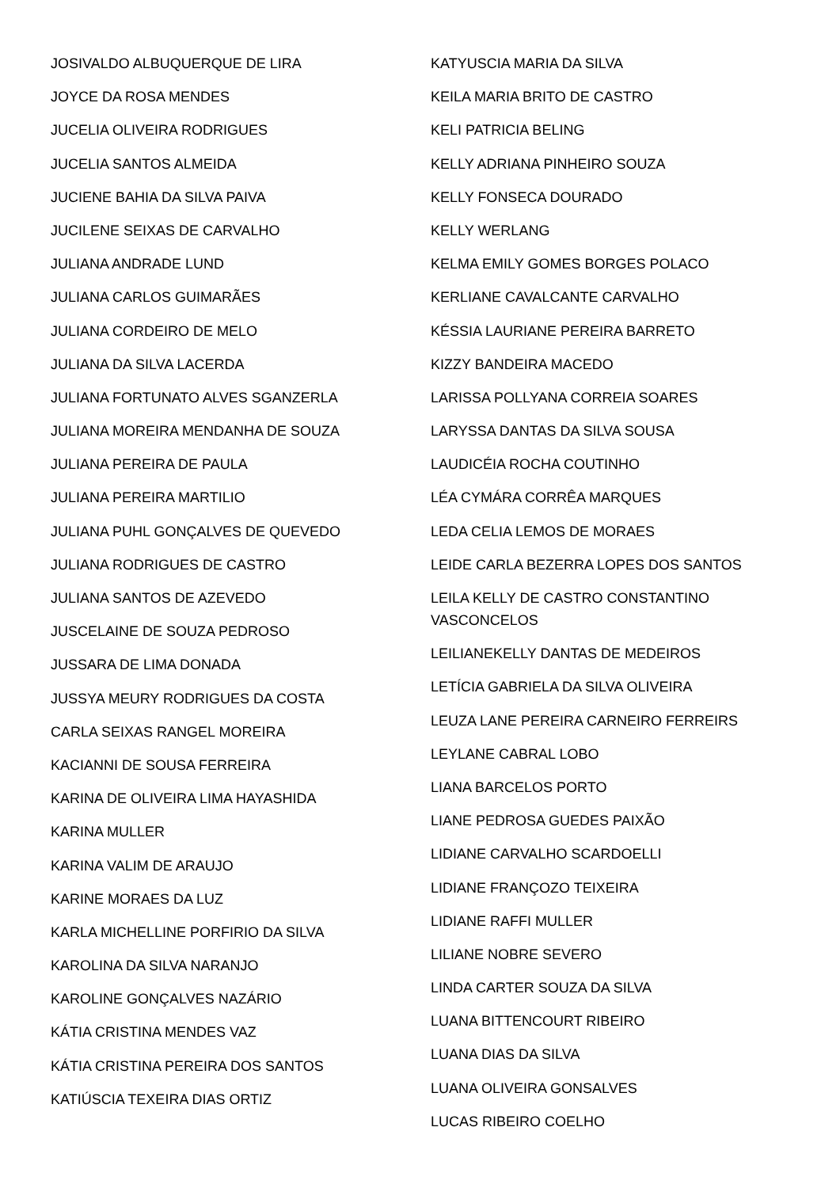JOSIVALDO ALBUQUERQUE DE LIRA
JOYCE DA ROSA MENDES
JUCELIA OLIVEIRA RODRIGUES
JUCELIA SANTOS ALMEIDA
JUCIENE BAHIA DA SILVA PAIVA
JUCILENE SEIXAS DE CARVALHO
JULIANA ANDRADE LUND
JULIANA CARLOS GUIMARÃES
JULIANA CORDEIRO DE MELO
JULIANA DA SILVA LACERDA
JULIANA FORTUNATO ALVES SGANZERLA
JULIANA MOREIRA MENDANHA DE SOUZA
JULIANA PEREIRA DE PAULA
JULIANA PEREIRA MARTILIO
JULIANA PUHL GONÇALVES DE QUEVEDO
JULIANA RODRIGUES DE CASTRO
JULIANA SANTOS DE AZEVEDO
JUSCELAINE DE SOUZA PEDROSO
JUSSARA DE LIMA DONADA
JUSSYA MEURY RODRIGUES DA COSTA
CARLA SEIXAS RANGEL MOREIRA
KACIANNI DE SOUSA FERREIRA
KARINA DE OLIVEIRA LIMA HAYASHIDA
KARINA MULLER
KARINA VALIM DE ARAUJO
KARINE MORAES DA LUZ
KARLA MICHELLINE PORFIRIO DA SILVA
KAROLINA DA SILVA NARANJO
KAROLINE GONÇALVES NAZÁRIO
KÁTIA CRISTINA MENDES VAZ
KÁTIA CRISTINA PEREIRA DOS SANTOS
KATIÚSCIA TEXEIRA DIAS ORTIZ
KATYUSCIA MARIA DA SILVA
KEILA MARIA BRITO DE CASTRO
KELI PATRICIA BELING
KELLY ADRIANA PINHEIRO SOUZA
KELLY FONSECA DOURADO
KELLY WERLANG
KELMA EMILY GOMES BORGES POLACO
KERLIANE CAVALCANTE CARVALHO
KÉSSIA LAURIANE PEREIRA BARRETO
KIZZY BANDEIRA MACEDO
LARISSA POLLYANA CORREIA SOARES
LARYSSA DANTAS DA SILVA SOUSA
LAUDICÉIA ROCHA COUTINHO
LÉA CYMÁRA CORRÊA MARQUES
LEDA CELIA LEMOS DE MORAES
LEIDE CARLA BEZERRA LOPES DOS SANTOS
LEILA KELLY DE CASTRO CONSTANTINO VASCONCELOS
LEILIANEKELLY DANTAS DE MEDEIROS
LETÍCIA GABRIELA DA SILVA OLIVEIRA
LEUZA LANE PEREIRA CARNEIRO FERREIRS
LEYLANE CABRAL LOBO
LIANA BARCELOS PORTO
LIANE PEDROSA GUEDES PAIXÃO
LIDIANE CARVALHO SCARDOELLI
LIDIANE FRANÇOZO TEIXEIRA
LIDIANE RAFFI MULLER
LILIANE NOBRE SEVERO
LINDA CARTER SOUZA DA SILVA
LUANA BITTENCOURT RIBEIRO
LUANA DIAS DA SILVA
LUANA OLIVEIRA GONSALVES
LUCAS RIBEIRO COELHO